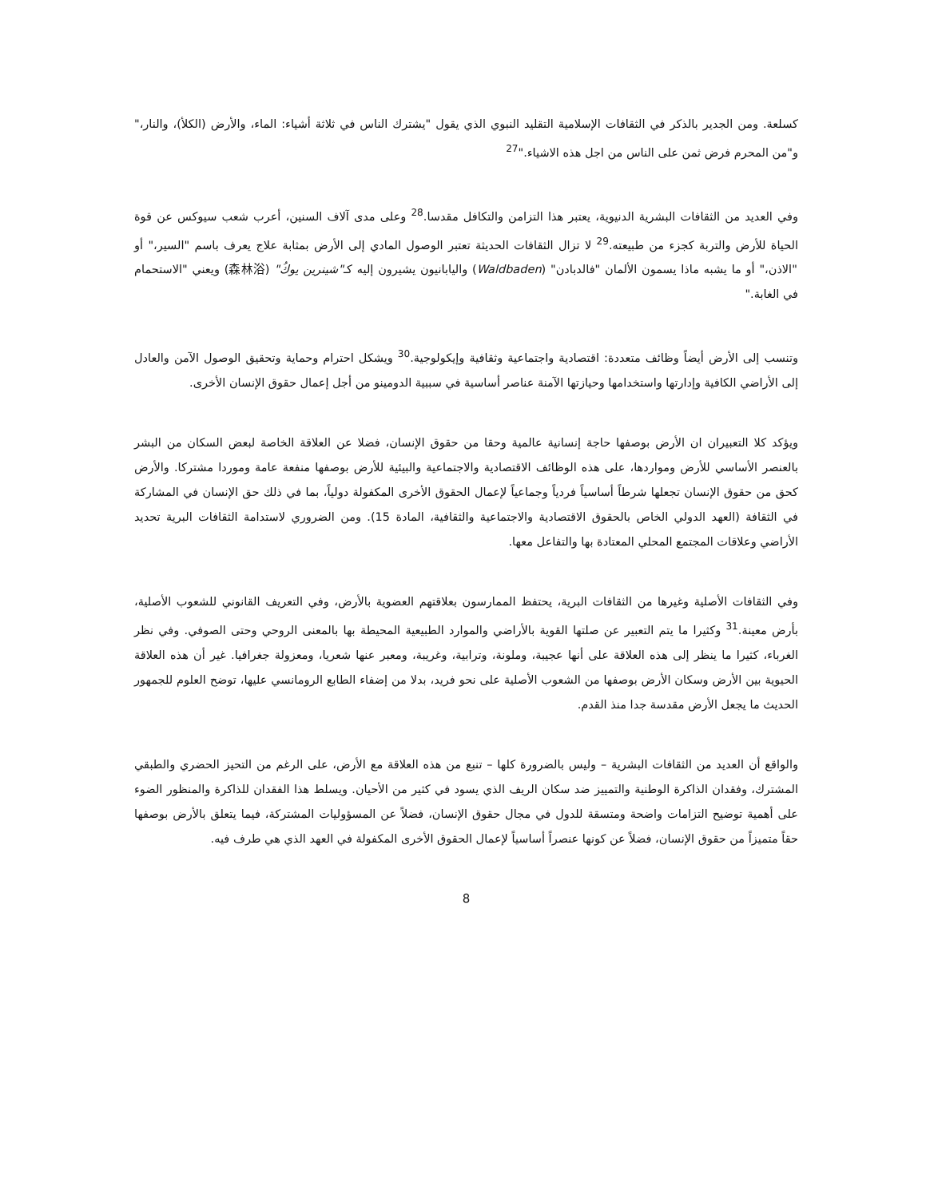كسلعة. ومن الجدير بالذكر في الثقافات الإسلامية التقليد النبوي الذي يقول "يشترك الناس في ثلاثة أشياء: الماء، والأرض (الكلأ)، والنار،" و"من المحرم فرض ثمن على الناس من اجل هذه الاشياء."<sup>27</sup>
وفي العديد من الثقافات البشرية الدنيوية، يعتبر هذا التزامن والتكافل مقدسا.<sup>28</sup> وعلى مدى آلاف السنين، أعرب شعب سيوكس عن قوة الحياة للأرض والتربة كجزء من طبيعته.<sup>29</sup> لا تزال الثقافات الحديثة تعتبر الوصول المادي إلى الأرض بمثابة علاج يعرف باسم "السير،" أو "الاذن،" أو ما يشبه ماذا يسمون الألمان "فالدبادن" (Waldbaden) واليابانيون يشيرون إليه كـ"شينرين يوكُ" (森林浴) ويعني "الاستحمام في الغابة."
وتنسب إلى الأرض أيضاً وظائف متعددة: اقتصادية واجتماعية وثقافية وإيكولوجية.<sup>30</sup> ويشكل احترام وحماية وتحقيق الوصول الآمن والعادل إلى الأراضي الكافية وإدارتها واستخدامها وحيازتها الآمنة عناصر أساسية في سببية الدومينو من أجل إعمال حقوق الإنسان الأخرى.
ويؤكد كلا التعبيران ان الأرض بوصفها حاجة إنسانية عالمية وحقا من حقوق الإنسان، فضلا عن العلاقة الخاصة لبعض السكان من البشر بالعنصر الأساسي للأرض ومواردها، على هذه الوظائف الاقتصادية والاجتماعية والبيئية للأرض بوصفها منفعة عامة وموردا مشتركا. والأرض كحق من حقوق الإنسان تجعلها شرطاً أساسياً فردياً وجماعياً لإعمال الحقوق الأخرى المكفولة دولياً، بما في ذلك حق الإنسان في المشاركة في الثقافة (العهد الدولي الخاص بالحقوق الاقتصادية والاجتماعية والثقافية، المادة 15). ومن الضروري لاستدامة الثقافات البرية تحديد الأراضي وعلاقات المجتمع المحلي المعتادة بها والتفاعل معها.
وفي الثقافات الأصلية وغيرها من الثقافات البرية، يحتفظ الممارسون بعلاقتهم العضوية بالأرض، وفي التعريف القانوني للشعوب الأصلية، بأرض معينة.<sup>31</sup> وكثيرا ما يتم التعبير عن صلتها القوية بالأراضي والموارد الطبيعية المحيطة بها بالمعنى الروحي وحتى الصوفي. وفي نظر الغرباء، كثيرا ما ينظر إلى هذه العلاقة على أنها عجيبة، وملونة، وترابية، وغريبة، ومعبر عنها شعريا، ومعزولة جغرافيا. غير أن هذه العلاقة الحيوية بين الأرض وسكان الأرض بوصفها من الشعوب الأصلية على نحو فريد، بدلا من إضفاء الطابع الرومانسي عليها، توضح العلوم للجمهور الحديث ما يجعل الأرض مقدسة جدا منذ القدم.
والواقع أن العديد من الثقافات البشرية – وليس بالضرورة كلها – تنبع من هذه العلاقة مع الأرض، على الرغم من التحيز الحضري والطبقي المشترك، وفقدان الذاكرة الوطنية والتمييز ضد سكان الريف الذي يسود في كثير من الأحيان. ويسلط هذا الفقدان للذاكرة والمنظور الضوء على أهمية توضيح التزامات واضحة ومتسقة للدول في مجال حقوق الإنسان، فضلاً عن المسؤوليات المشتركة، فيما يتعلق بالأرض بوصفها حقاً متميزاً من حقوق الإنسان، فضلاً عن كونها عنصراً أساسياً لإعمال الحقوق الأخرى المكفولة في العهد الذي هي طرف فيه.
8